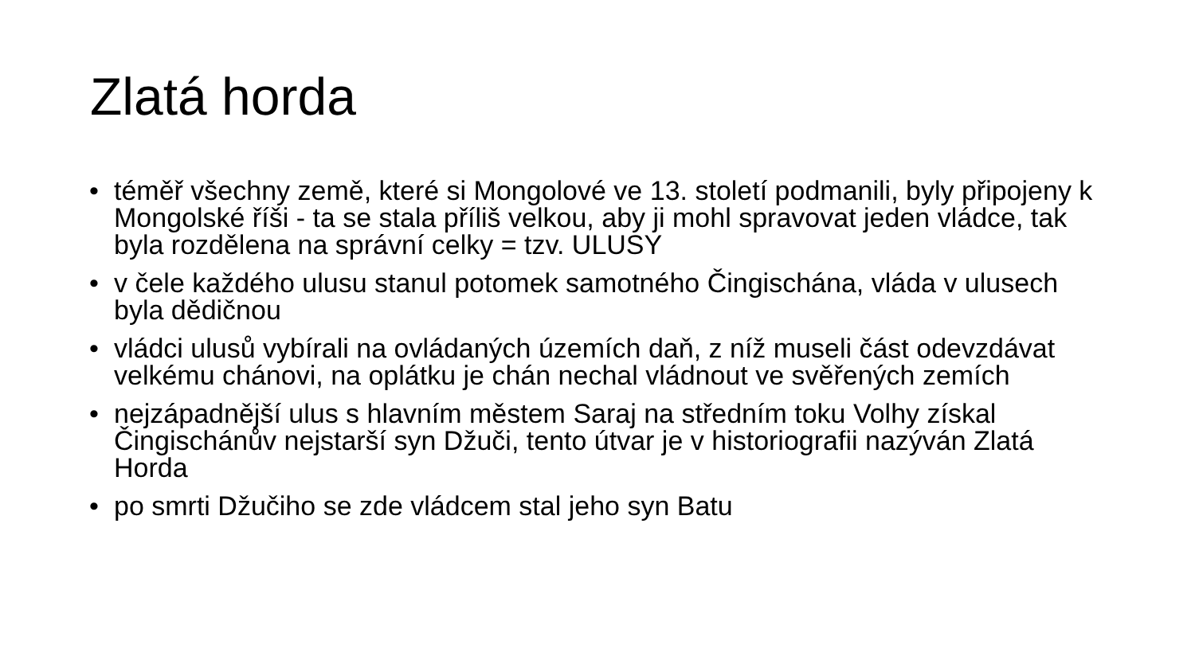Zlatá horda
• téměř všechny země, které si Mongolové ve 13. století podmanili, byly připojeny k Mongolské říši - ta se stala příliš velkou, aby ji mohl spravovat jeden vládce, tak byla rozdělena na správní celky = tzv. ULUSY
• v čele každého ulusu stanul potomek samotného Čingischána, vláda v ulusech byla dědičnou
• vládci ulusů vybírali na ovládaných územích daň, z níž museli část odevzdávat velkému chánovi, na oplátku je chán nechal vládnout ve svěřených zemích
• nejzápadnější ulus s hlavním městem Saraj na středním toku Volhy získal Čingischánův nejstarší syn Džuči, tento útvar je v historiografii nazýván Zlatá Horda
• po smrti Džučiho se zde vládcem stal jeho syn Batu